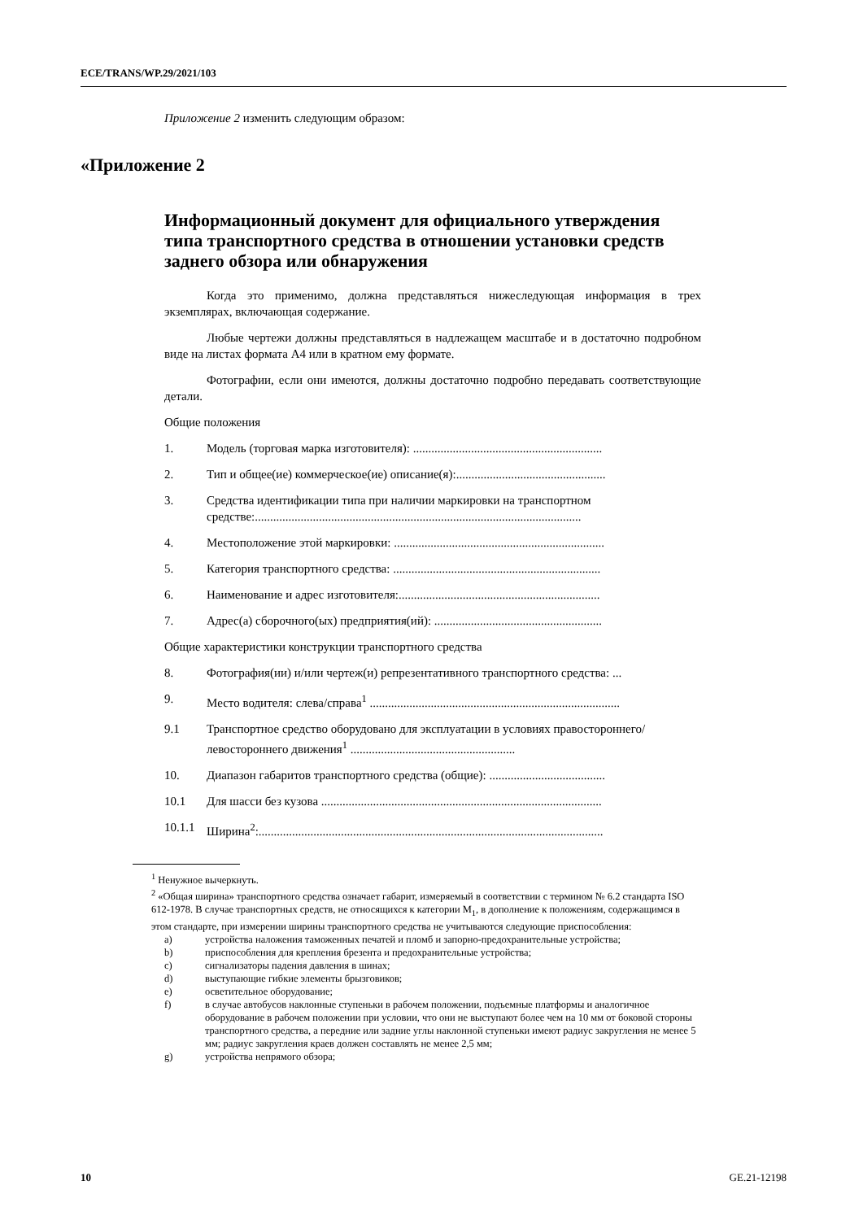ECE/TRANS/WP.29/2021/103
Приложение 2 изменить следующим образом:
«Приложение 2
Информационный документ для официального утверждения типа транспортного средства в отношении установки средств заднего обзора или обнаружения
Когда это применимо, должна представляться нижеследующая информация в трех экземплярах, включающая содержание.
Любые чертежи должны представляться в надлежащем масштабе и в достаточно подробном виде на листах формата А4 или в кратном ему формате.
Фотографии, если они имеются, должны достаточно подробно передавать соответствующие детали.
Общие положения
1. Модель (торговая марка изготовителя): ..............................................................
2. Тип и общее(ие) коммерческое(ие) описание(я):.................................................
3. Средства идентификации типа при наличии маркировки на транспортном средстве:...........................................................................................................
4. Местоположение этой маркировки: .....................................................................
5. Категория транспортного средства: ....................................................................
6. Наименование и адрес изготовителя:..................................................................
7. Адрес(а) сборочного(ых) предприятия(ий): .......................................................
Общие характеристики конструкции транспортного средства
8. Фотография(ии) и/или чертеж(и) репрезентативного транспортного средства: ...
9. Место водителя: слева/справа<sup>1</sup> ..................................................................................
9.1 Транспортное средство оборудовано для эксплуатации в условиях правостороннего/левостороннего движения<sup>1</sup> ......................................................
10. Диапазон габаритов транспортного средства (общие): ......................................
10.1 Для шасси без кузова ............................................................................................
10.1.1 Ширина<sup>2</sup>:.................................................................................................................
<sup>1</sup> Ненужное вычеркнуть.
<sup>2</sup> «Общая ширина» транспортного средства означает габарит, измеряемый в соответствии с термином № 6.2 стандарта ISO 612-1978. В случае транспортных средств, не относящихся к категории M<sub>1</sub>, в дополнение к положениям, содержащимся в этом стандарте, при измерении ширины транспортного средства не учитываются следующие приспособления:
a) устройства наложения таможенных печатей и пломб и запорно-предохранительные устройства;
b) приспособления для крепления брезента и предохранительные устройства;
c) сигнализаторы падения давления в шинах;
d) выступающие гибкие элементы брызговиков;
e) осветительное оборудование;
f) в случае автобусов наклонные ступеньки в рабочем положении, подъемные платформы и аналогичное оборудование в рабочем положении при условии, что они не выступают более чем на 10 мм от боковой стороны транспортного средства, а передние или задние углы наклонной ступеньки имеют радиус закругления не менее 5 мм; радиус закругления краев должен составлять не менее 2,5 мм;
g) устройства непрямого обзора;
10 GE.21-12198